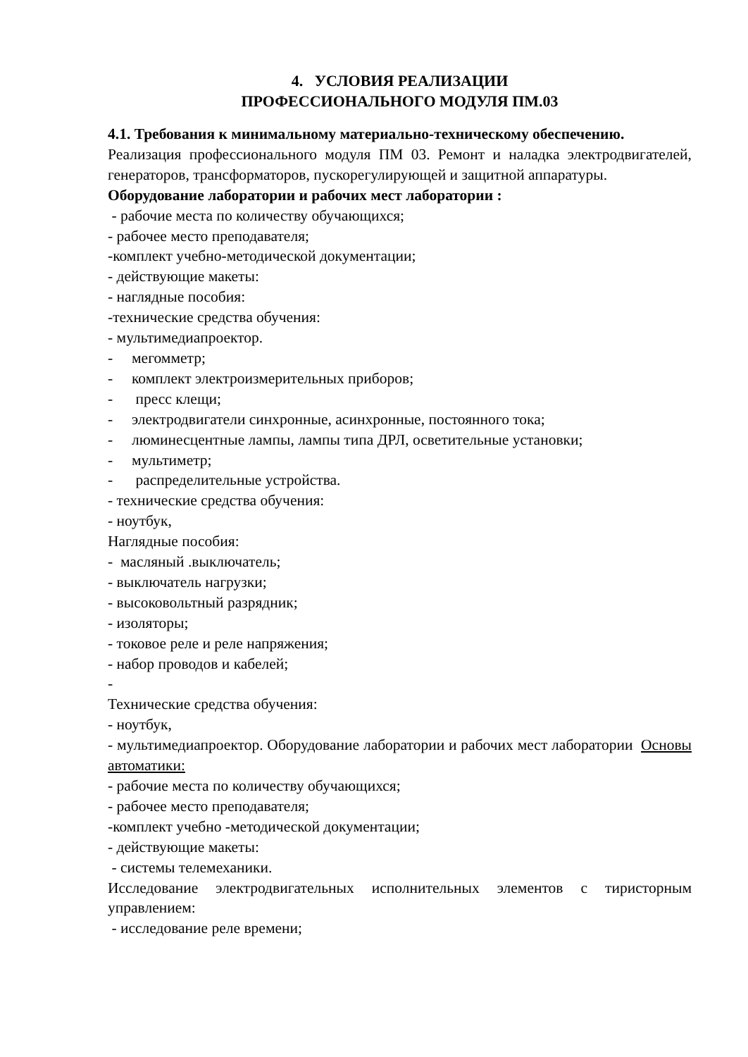4. УСЛОВИЯ РЕАЛИЗАЦИИ
ПРОФЕССИОНАЛЬНОГО МОДУЛЯ ПМ.03
4.1. Требования к минимальному материально-техническому обеспечению.
Реализация профессионального модуля ПМ 03. Ремонт и наладка электродвигателей, генераторов, трансформаторов, пускорегулирующей и защитной аппаратуры.
Оборудование лаборатории и рабочих мест лаборатории :
- рабочие места по количеству обучающихся;
- рабочее место преподавателя;
-комплект учебно-методической документации;
- действующие макеты:
- наглядные пособия:
-технические средства обучения:
- мультимедиапроектор.
- мегомметр;
- комплект электроизмерительных приборов;
- пресс клещи;
- электродвигатели синхронные, асинхронные, постоянного тока;
- люминесцентные лампы, лампы типа ДРЛ, осветительные установки;
- мультиметр;
- распределительные устройства.
- технические средства обучения:
- ноутбук,
Наглядные пособия:
- масляный .выключатель;
- выключатель нагрузки;
- высоковольтный разрядник;
- изоляторы;
- токовое реле и реле напряжения;
- набор проводов и кабелей;
-
Технические средства обучения:
- ноутбук,
- мультимедиапроектор. Оборудование лаборатории и рабочих мест лаборатории Основы автоматики:
- рабочие места по количеству обучающихся;
- рабочее место преподавателя;
-комплект учебно -методической документации;
- действующие макеты:
- системы телемеханики.
Исследование электродвигательных исполнительных элементов с тиристорным управлением:
- исследование реле времени;